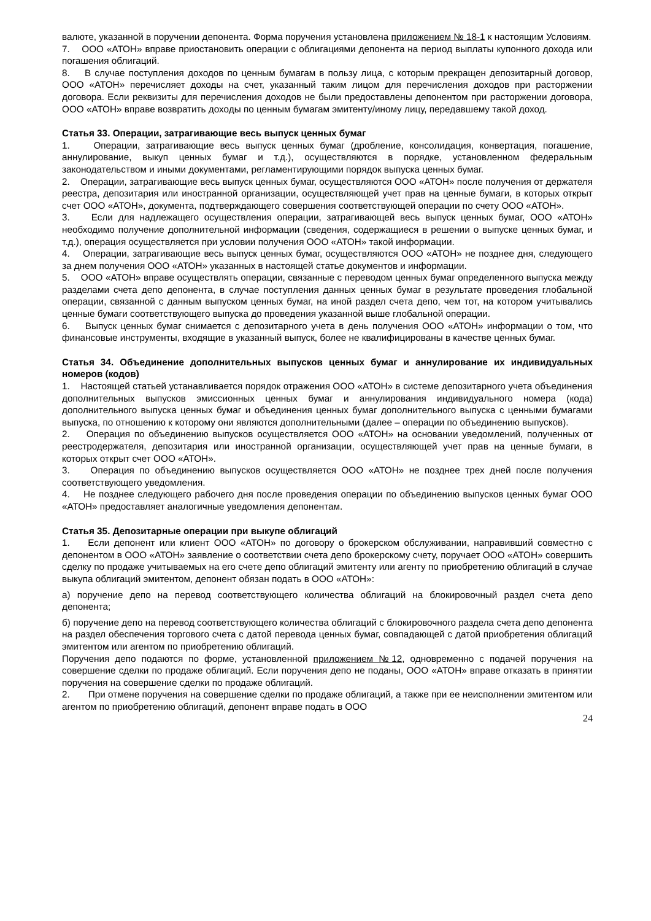валюте, указанной в поручении депонента. Форма поручения установлена приложением № 18-1 к настоящим Условиям.
7. ООО «АТОН» вправе приостановить операции с облигациями депонента на период выплаты купонного дохода или погашения облигаций.
8. В случае поступления доходов по ценным бумагам в пользу лица, с которым прекращен депозитарный договор, ООО «АТОН» перечисляет доходы на счет, указанный таким лицом для перечисления доходов при расторжении договора. Если реквизиты для перечисления доходов не были предоставлены депонентом при расторжении договора, ООО «АТОН» вправе возвратить доходы по ценным бумагам эмитенту/иному лицу, передавшему такой доход.
Статья 33. Операции, затрагивающие весь выпуск ценных бумаг
1. Операции, затрагивающие весь выпуск ценных бумаг (дробление, консолидация, конвертация, погашение, аннулирование, выкуп ценных бумаг и т.д.), осуществляются в порядке, установленном федеральным законодательством и иными документами, регламентирующими порядок выпуска ценных бумаг.
2. Операции, затрагивающие весь выпуск ценных бумаг, осуществляются ООО «АТОН» после получения от держателя реестра, депозитария или иностранной организации, осуществляющей учет прав на ценные бумаги, в которых открыт счет ООО «АТОН», документа, подтверждающего совершения соответствующей операции по счету ООО «АТОН».
3. Если для надлежащего осуществления операции, затрагивающей весь выпуск ценных бумаг, ООО «АТОН» необходимо получение дополнительной информации (сведения, содержащиеся в решении о выпуске ценных бумаг, и т.д.), операция осуществляется при условии получения ООО «АТОН» такой информации.
4. Операции, затрагивающие весь выпуск ценных бумаг, осуществляются ООО «АТОН» не позднее дня, следующего за днем получения ООО «АТОН» указанных в настоящей статье документов и информации.
5. ООО «АТОН» вправе осуществлять операции, связанные с переводом ценных бумаг определенного выпуска между разделами счета депо депонента, в случае поступления данных ценных бумаг в результате проведения глобальной операции, связанной с данным выпуском ценных бумаг, на иной раздел счета депо, чем тот, на котором учитывались ценные бумаги соответствующего выпуска до проведения указанной выше глобальной операции.
6. Выпуск ценных бумаг снимается с депозитарного учета в день получения ООО «АТОН» информации о том, что финансовые инструменты, входящие в указанный выпуск, более не квалифицированы в качестве ценных бумаг.
Статья 34. Объединение дополнительных выпусков ценных бумаг и аннулирование их индивидуальных номеров (кодов)
1. Настоящей статьей устанавливается порядок отражения ООО «АТОН» в системе депозитарного учета объединения дополнительных выпусков эмиссионных ценных бумаг и аннулирования индивидуального номера (кода) дополнительного выпуска ценных бумаг и объединения ценных бумаг дополнительного выпуска с ценными бумагами выпуска, по отношению к которому они являются дополнительными (далее – операции по объединению выпусков).
2. Операция по объединению выпусков осуществляется ООО «АТОН» на основании уведомлений, полученных от реестродержателя, депозитария или иностранной организации, осуществляющей учет прав на ценные бумаги, в которых открыт счет ООО «АТОН».
3. Операция по объединению выпусков осуществляется ООО «АТОН» не позднее трех дней после получения соответствующего уведомления.
4. Не позднее следующего рабочего дня после проведения операции по объединению выпусков ценных бумаг ООО «АТОН» предоставляет аналогичные уведомления депонентам.
Статья 35. Депозитарные операции при выкупе облигаций
1. Если депонент или клиент ООО «АТОН» по договору о брокерском обслуживании, направивший совместно с депонентом в ООО «АТОН» заявление о соответствии счета депо брокерскому счету, поручает ООО «АТОН» совершить сделку по продаже учитываемых на его счете депо облигаций эмитенту или агенту по приобретению облигаций в случае выкупа облигаций эмитентом, депонент обязан подать в ООО «АТОН»:
а) поручение депо на перевод соответствующего количества облигаций на блокировочный раздел счета депо депонента;
б) поручение депо на перевод соответствующего количества облигаций с блокировочного раздела счета депо депонента на раздел обеспечения торгового счета с датой перевода ценных бумаг, совпадающей с датой приобретения облигаций эмитентом или агентом по приобретению облигаций.
Поручения депо подаются по форме, установленной приложением №12, одновременно с подачей поручения на совершение сделки по продаже облигаций. Если поручения депо не поданы, ООО «АТОН» вправе отказать в принятии поручения на совершение сделки по продаже облигаций.
2. При отмене поручения на совершение сделки по продаже облигаций, а также при ее неисполнении эмитентом или агентом по приобретению облигаций, депонент вправе подать в ООО
24